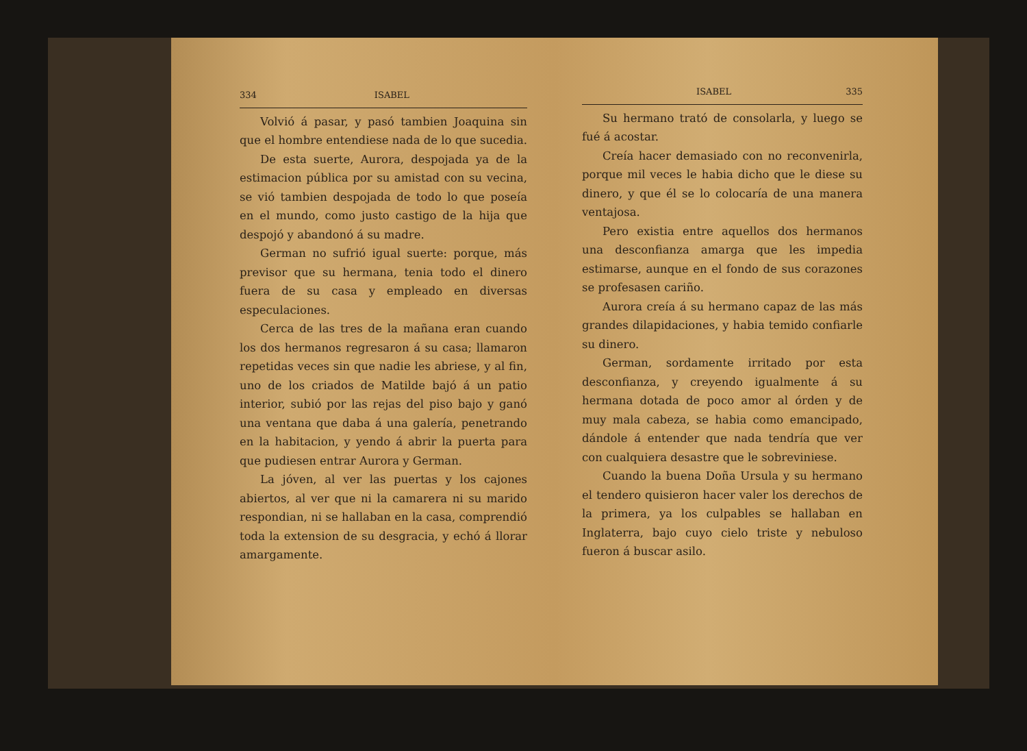334 ISABEL
Volvió á pasar, y pasó tambien Joaquina sin que el hombre entendiese nada de lo que sucedia.
De esta suerte, Aurora, despojada ya de la estimacion pública por su amistad con su vecina, se vió tambien despojada de todo lo que poseía en el mundo, como justo castigo de la hija que despojó y abandonó á su madre.
German no sufrió igual suerte: porque, más previsor que su hermana, tenia todo el dinero fuera de su casa y empleado en diversas especulaciones.
Cerca de las tres de la mañana eran cuando los dos hermanos regresaron á su casa; llamaron repetidas veces sin que nadie les abriese, y al fin, uno de los criados de Matilde bajó á un patio interior, subió por las rejas del piso bajo y ganó una ventana que daba á una galería, penetrando en la habitacion, y yendo á abrir la puerta para que pudiesen entrar Aurora y German.
La jóven, al ver las puertas y los cajones abiertos, al ver que ni la camarera ni su marido respondian, ni se hallaban en la casa, comprendió toda la extension de su desgracia, y echó á llorar amargamente.
ISABEL 335
Su hermano trató de consolarla, y luego se fué á acostar.
Creía hacer demasiado con no reconvenirla, porque mil veces le habia dicho que le diese su dinero, y que él se lo colocaría de una manera ventajosa.
Pero existia entre aquellos dos hermanos una desconfianza amarga que les impedia estimarse, aunque en el fondo de sus corazones se profesasen cariño.
Aurora creía á su hermano capaz de las más grandes dilapidaciones, y habia temido confiarle su dinero.
German, sordamente irritado por esta desconfianza, y creyendo igualmente á su hermana dotada de poco amor al órden y de muy mala cabeza, se habia como emancipado, dándole á entender que nada tendría que ver con cualquiera desastre que le sobreviniese.
Cuando la buena Doña Ursula y su hermano el tendero quisieron hacer valer los derechos de la primera, ya los culpables se hallaban en Inglaterra, bajo cuyo cielo triste y nebuloso fueron á buscar asilo.